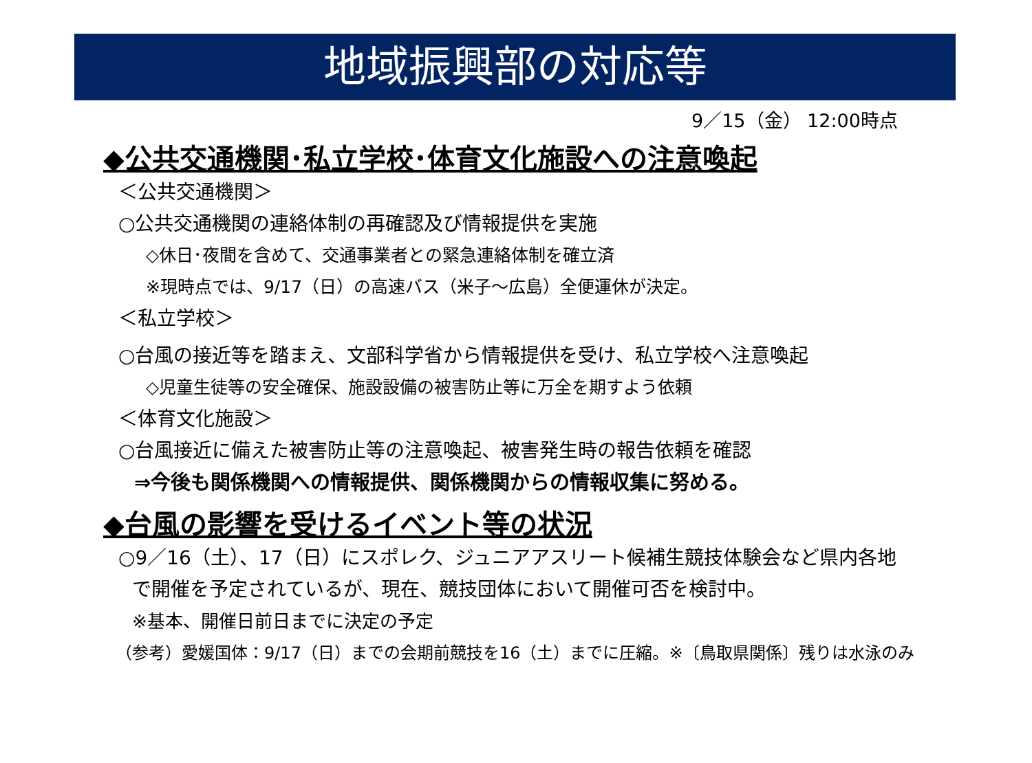地域振興部の対応等
9／15（金） 12:00時点
◆公共交通機関･私立学校･体育文化施設への注意喚起
＜公共交通機関＞
○公共交通機関の連絡体制の再確認及び情報提供を実施
◇休日･夜間を含めて、交通事業者との緊急連絡体制を確立済
※現時点では、9/17（日）の高速バス（米子～広島）全便運休が決定。
＜私立学校＞
○台風の接近等を踏まえ、文部科学省から情報提供を受け、私立学校へ注意喚起
◇児童生徒等の安全確保、施設設備の被害防止等に万全を期すよう依頼
＜体育文化施設＞
○台風接近に備えた被害防止等の注意喚起、被害発生時の報告依頼を確認
⇒今後も関係機関への情報提供、関係機関からの情報収集に努める。
◆台風の影響を受けるイベント等の状況
○9／16（土）、17（日）にスポレク、ジュニアアスリート候補生競技体験会など県内各地
で開催を予定されているが、現在、競技団体において開催可否を検討中。
※基本、開催日前日までに決定の予定
（参考）愛媛国体：9/17（日）までの会期前競技を16（土）までに圧縮。※〔鳥取県関係〕残りは水泳のみ